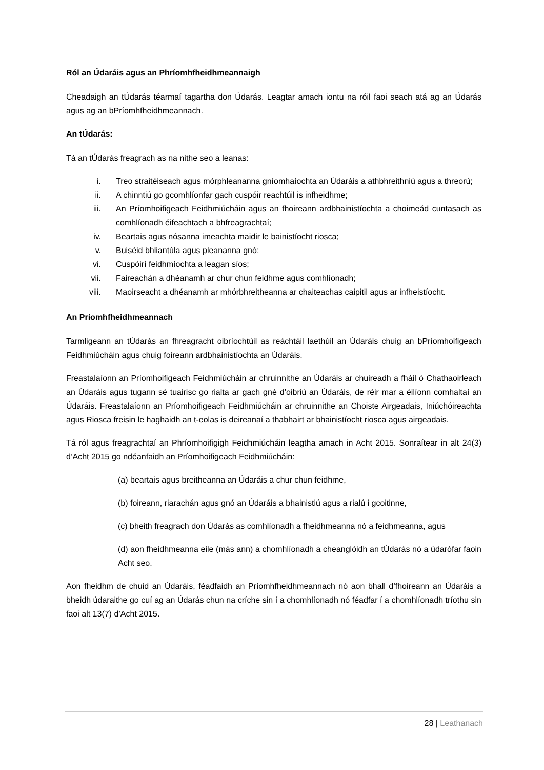Ról an Údaráis agus an Phríomhfheidhmeannaigh
Cheadaigh an tÚdarás téarmaí tagartha don Údarás. Leagtar amach iontu na róil faoi seach atá ag an Údarás agus ag an bPríomhfheidhmeannach.
An tÚdarás:
Tá an tÚdarás freagrach as na nithe seo a leanas:
i. Treo straitéiseach agus mórphleananna gníomhaíochta an Údaráis a athbhreithniú agus a threorú;
ii. A chinntiú go gcomhlíonfar gach cuspóir reachtúil is infheidhme;
iii. An Príomhoifigeach Feidhmiúcháin agus an fhoireann ardbhainistíochta a choimeád cuntasach as comhlíonadh éifeachtach a bhfreagrachtaí;
iv. Beartais agus nósanna imeachta maidir le bainistíocht riosca;
v. Buiséid bhliantúla agus pleananna gnó;
vi. Cuspóirí feidhmíochta a leagan síos;
vii. Faireachán a dhéanamh ar chur chun feidhme agus comhlíonadh;
viii. Maoirseacht a dhéanamh ar mhórbhreitheanna ar chaiteachas caipitil agus ar infheistíocht.
An Príomhfheidhmeannach
Tarmligeann an tÚdarás an fhreagracht oibríochtúil as reáchtáil laethúil an Údaráis chuig an bPríomhoifigeach Feidhmiúcháin agus chuig foireann ardbhainistíochta an Údaráis.
Freastalaíonn an Príomhoifigeach Feidhmiúcháin ar chruinnithe an Údaráis ar chuireadh a fháil ó Chathaoirleach an Údaráis agus tugann sé tuairisc go rialta ar gach gné d’oibriú an Údaráis, de réir mar a éilíonn comhaltaí an Údaráis. Freastalaíonn an Príomhoifigeach Feidhmiúcháin ar chruinnithe an Choiste Airgeadais, Iniúchóireachta agus Riosca freisin le haghaidh an t-eolas is deireanaí a thabhairt ar bhainistíocht riosca agus airgeadais.
Tá ról agus freagrachtaí an Phríomhoifigigh Feidhmiúcháin leagtha amach in Acht 2015. Sonraítear in alt 24(3) d’Acht 2015 go ndéanfaidh an Príomhoifigeach Feidhmiúcháin:
(a) beartais agus breitheanna an Údaráis a chur chun feidhme,
(b) foireann, riarachán agus gnó an Údaráis a bhainistiú agus a rialú i gcoitinne,
(c) bheith freagrach don Údarás as comhlíonadh a fheidhmeanna nó a feidhmeanna, agus
(d) aon fheidhmeanna eile (más ann) a chomhlíonadh a cheanglóidh an tÚdarás nó a údarófar faoin Acht seo.
Aon fheidhm de chuid an Údaráis, féadfaidh an Príomhfheidhmeannach nó aon bhall d’fhoireann an Údaráis a bheidh údaraithe go cuí ag an Údarás chun na críche sin í a chomhlíonadh nó féadfar í a chomhlíonadh tríothu sin faoi alt 13(7) d’Acht 2015.
28 | Leathanach